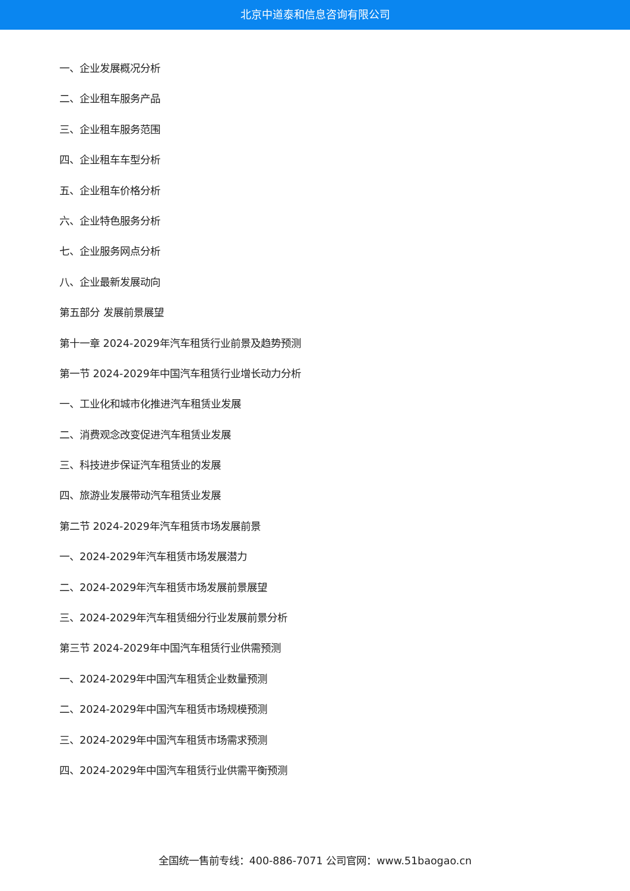北京中道泰和信息咨询有限公司
一、企业发展概况分析
二、企业租车服务产品
三、企业租车服务范围
四、企业租车车型分析
五、企业租车价格分析
六、企业特色服务分析
七、企业服务网点分析
八、企业最新发展动向
第五部分 发展前景展望
第十一章 2024-2029年汽车租赁行业前景及趋势预测
第一节 2024-2029年中国汽车租赁行业增长动力分析
一、工业化和城市化推进汽车租赁业发展
二、消费观念改变促进汽车租赁业发展
三、科技进步保证汽车租赁业的发展
四、旅游业发展带动汽车租赁业发展
第二节 2024-2029年汽车租赁市场发展前景
一、2024-2029年汽车租赁市场发展潜力
二、2024-2029年汽车租赁市场发展前景展望
三、2024-2029年汽车租赁细分行业发展前景分析
第三节 2024-2029年中国汽车租赁行业供需预测
一、2024-2029年中国汽车租赁企业数量预测
二、2024-2029年中国汽车租赁市场规模预测
三、2024-2029年中国汽车租赁市场需求预测
四、2024-2029年中国汽车租赁行业供需平衡预测
全国统一售前专线：400-886-7071 公司官网：www.51baogao.cn